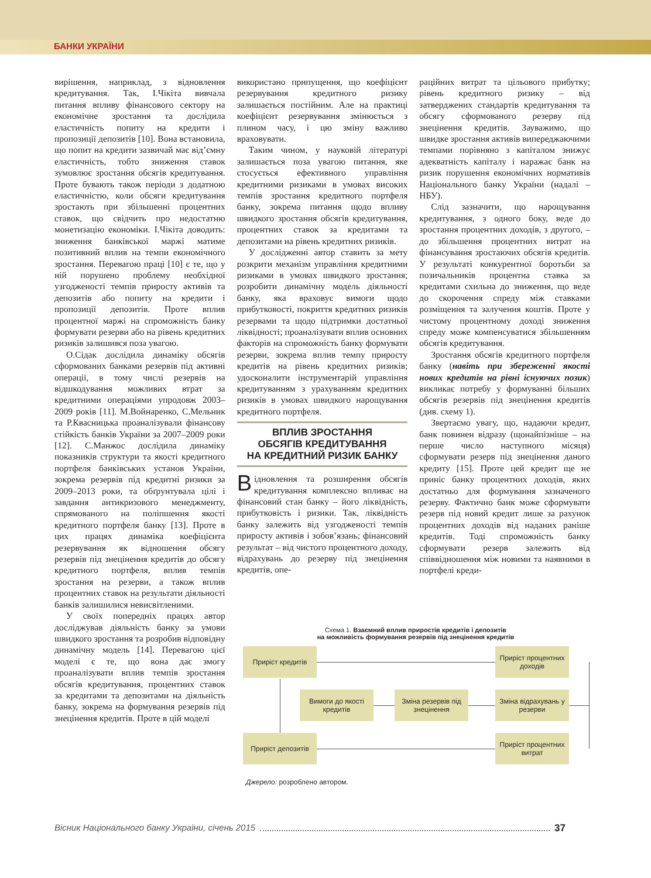БАНКИ УКРАЇНИ
вирішення, наприклад, з відновлення кредитування. Так, І.Чікіта вивчала питання впливу фінансового сектору на економічне зростання та дослідила еластичність попиту на кредити і пропозиції депозитів [10]. Вона встановила, що попит на кредити зазвичай має від’ємну еластичність, тобто зниження ставок зумовлює зростання обсягів кредитування. Проте бувають також періоди з додатною еластичністю, коли обсяги кредитування зростають при збільшенні процентних ставок, що свідчить про недостатню монетизацію економіки. І.Чікіта доводить: зниження банківської маржі матиме позитивний вплив на темпи економічного зростання. Перевагою праці [10] є те, що у ній порушено проблему необхідної узгодженості темпів приросту активів та депозитів або попиту на кредити і пропозиції депозитів. Проте вплив процентної маржі на спроможність банку формувати резерви або на рівень кредитних ризиків залишився поза увагою.
О.Сідак дослідила динаміку обсягів сформованих банками резервів під активні операції, в тому числі резервів на відшкодування можливих втрат за кредитними операціями упродовж 2003–2009 років [11]. М.Войнаренко, С.Мельник та Р.Квасницька проаналізували фінансову стійкість банків України за 2007–2009 роки [12]. С.Манжос дослідила динаміку показників структури та якості кредитного портфеля банківських установ України, зокрема резервів під кредитні ризики за 2009–2013 роки, та обґрунтувала цілі і завдання антикризового менеджменту, спрямованого на поліпшення якості кредитного портфеля банку [13]. Проте в цих працях динаміка коефіцієнта резервування як відношення обсягу резервів під знецінення кредитів до обсягу кредитного портфеля, вплив темпів зростання на резерви, а також вплив процентних ставок на результати діяльності банків залишилися невисвітленими.
У своїх попередніх працях автор досліджував діяльність банку за умови швидкого зростання та розробив відповідну динамічну модель [14]. Перевагою цієї моделі є те, що вона дає змогу проаналізувати вплив темпів зростання обсягів кредитування, процентних ставок за кредитами та депозитами на діяльність банку, зокрема на формування резервів під знецінення кредитів. Проте в цій моделі
використано припущення, що коефіцієнт резервування кредитного ризику залишається постійним. Але на практиці коефіцієнт резервування змінюється з плином часу, і цю зміну важливо враховувати.
Таким чином, у науковій літературі залишається поза увагою питання, яке стосується ефективного управління кредитними ризиками в умовах високих темпів зростання кредитного портфеля банку, зокрема питання щодо впливу швидкого зростання обсягів кредитування, процентних ставок за кредитами та депозитами на рівень кредитних ризиків.
У дослідженні автор ставить за мету розкрити механізм управління кредитними ризиками в умовах швидкого зростання; розробити динамічну модель діяльності банку, яка враховує вимоги щодо прибутковості, покриття кредитних ризиків резервами та щодо підтримки достатньої ліквідності; проаналізувати вплив основних факторів на спроможність банку формувати резерви, зокрема вплив темпу приросту кредитів на рівень кредитних ризиків; удосконалити інструментарій управління кредитуванням з урахуванням кредитних ризиків в умовах швидкого нарощування кредитного портфеля.
ВПЛИВ ЗРОСТАННЯ
ОБСЯГІВ КРЕДИТУВАННЯ
НА КРЕДИТНИЙ РИЗИК БАНКУ
Відновлення та розширення обсягів кредитування комплексно впливає на фінансовий стан банку – його ліквідність, прибутковість і ризики. Так, ліквідність банку залежить від узгодженості темпів приросту активів і зобов’язань; фінансовий результат – від чистого процентного доходу, відрахувань до резерву під знецінення кредитів, опе-
раційних витрат та цільового прибутку; рівень кредитного ризику – від затверджених стандартів кредитування та обсягу сформованого резерву під знецінення кредитів. Зауважимо, що швидке зростання активів випереджаючими темпами порівняно з капіталом знижує адекватність капіталу і наражає банк на ризик порушення економічних нормативів Національного банку України (надалі – НБУ).
Слід зазначити, що нарощування кредитування, з одного боку, веде до зростання процентних доходів, з другого, – до збільшення процентних витрат на фінансування зростаючих обсягів кредитів. У результаті конкурентної боротьби за позичальників процентна ставка за кредитами схильна до зниження, що веде до скорочення спреду між ставками розміщення та залучення коштів. Проте у чистому процентному доході зниження спреду може компенсуватися збільшенням обсягів кредитування.
Зростання обсягів кредитного портфеля банку (навіть при збереженні якості нових кредитів на рівні існуючих позик) викликає потребу у формуванні більших обсягів резервів під знецінення кредитів (див. схему 1).
Звертаємо увагу, що, надаючи кредит, банк повинен відразу (щонайпізніше – на перше число наступного місяця) сформувати резерв під знецінення даного кредиту [15]. Проте цей кредит ще не приніс банку процентних доходів, яких достатньо для формування зазначеного резерву. Фактично банк може сформувати резерв під новий кредит лише за рахунок процентних доходів від наданих раніше кредитів. Тоді спроможність банку сформувати резерв залежить від співвідношення між новими та наявними в портфелі креди-
Схема 1. Взаємний вплив приростів кредитів і депозитів
на можливість формування резервів під знецінення кредитів
Приріст кредитів
Приріст процентних доходів
Вимоги до якості кредитів
Зміна резервів під знецінення
Зміна відрахувань у резерви
Приріст депозитів
Приріст процентних витрат
Джерело: розроблено автором.
Вісник Національного банку України, січень 2015 37